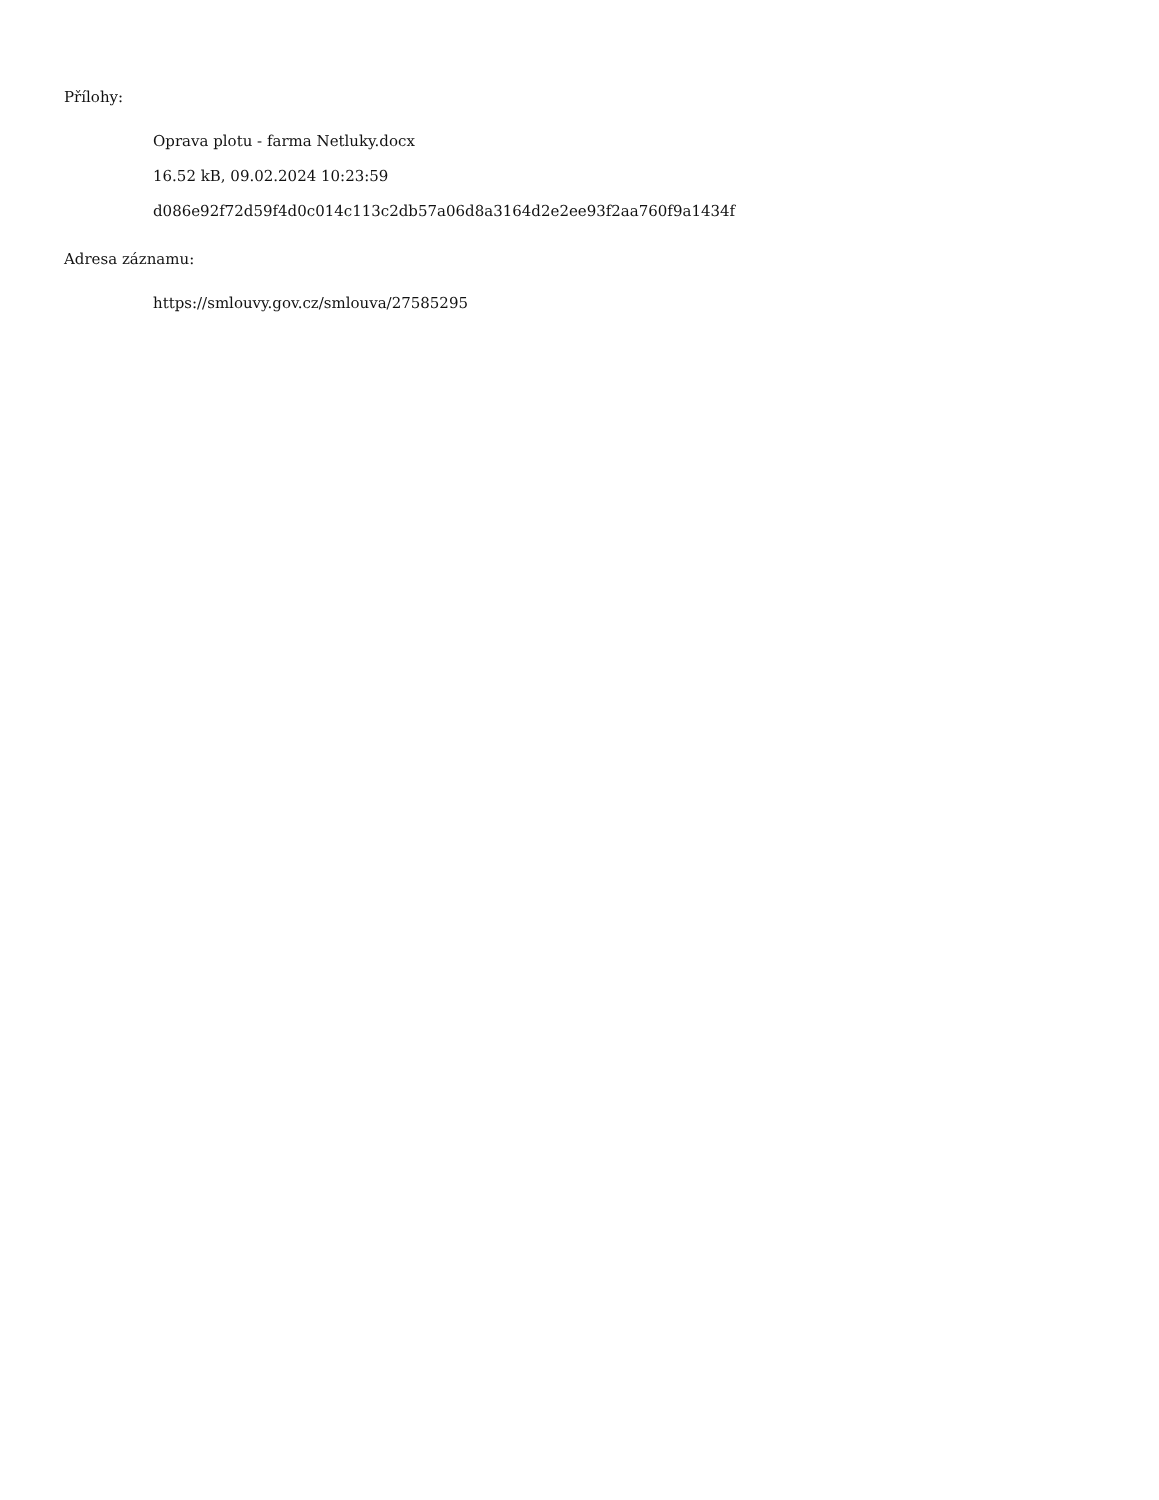Přílohy:
Oprava plotu - farma Netluky.docx
16.52 kB, 09.02.2024 10:23:59
d086e92f72d59f4d0c014c113c2db57a06d8a3164d2e2ee93f2aa760f9a1434f
Adresa záznamu:
https://smlouvy.gov.cz/smlouva/27585295